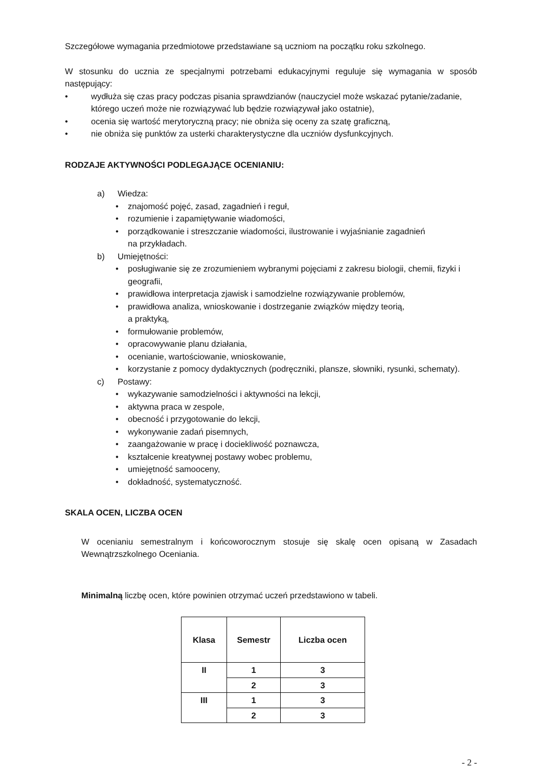Szczegółowe wymagania przedmiotowe przedstawiane są uczniom na początku roku szkolnego.
W stosunku do ucznia ze specjalnymi potrzebami edukacyjnymi reguluje się wymagania w sposób następujący:
• wydłuża się czas pracy podczas pisania sprawdzianów (nauczyciel może wskazać pytanie/zadanie, którego uczeń może nie rozwiązywać lub będzie rozwiązywał jako ostatnie),
• ocenia się wartość merytoryczną pracy; nie obniża się oceny za szatę graficzną,
• nie obniża się punktów za usterki charakterystyczne dla uczniów dysfunkcyjnych.
RODZAJE AKTYWNOŚCI PODLEGAJĄCE OCENIANIU:
a) Wiedza:
• znajomość pojęć, zasad, zagadnień i reguł,
• rozumienie i zapamiętywanie wiadomości,
• porządkowanie i streszczanie wiadomości, ilustrowanie i wyjaśnianie zagadnień
na przykładach.
b) Umiejętności:
• posługiwanie się ze zrozumieniem wybranymi pojęciami z zakresu biologii, chemii, fizyki i geografii,
• prawidłowa interpretacja zjawisk i samodzielne rozwiązywanie problemów,
• prawidłowa analiza, wnioskowanie i dostrzeganie związków między teorią,
a praktyką,
• formułowanie problemów,
• opracowywanie planu działania,
• ocenianie, wartościowanie, wnioskowanie,
• korzystanie z pomocy dydaktycznych (podręczniki, plansze, słowniki, rysunki, schematy).
c) Postawy:
• wykazywanie samodzielności i aktywności na lekcji,
• aktywna praca w zespole,
• obecność i przygotowanie do lekcji,
• wykonywanie zadań pisemnych,
• zaangażowanie w pracę i dociekliwość poznawcza,
• kształcenie kreatywnej postawy wobec problemu,
• umiejętność samooceny,
• dokładność, systematyczność.
SKALA OCEN, LICZBA OCEN
W ocenianiu semestralnym i końcoworocznym stosuje się skalę ocen opisaną w Zasadach Wewnątrzszkolnego Oceniania.
Minimalną liczbę ocen, które powinien otrzymać uczeń przedstawiono w tabeli.
| Klasa | Semestr | Liczba ocen |
| --- | --- | --- |
| II | 1 | 3 |
| | 2 | 3 |
| III | 1 | 3 |
| | 2 | 3 |
- 2 -